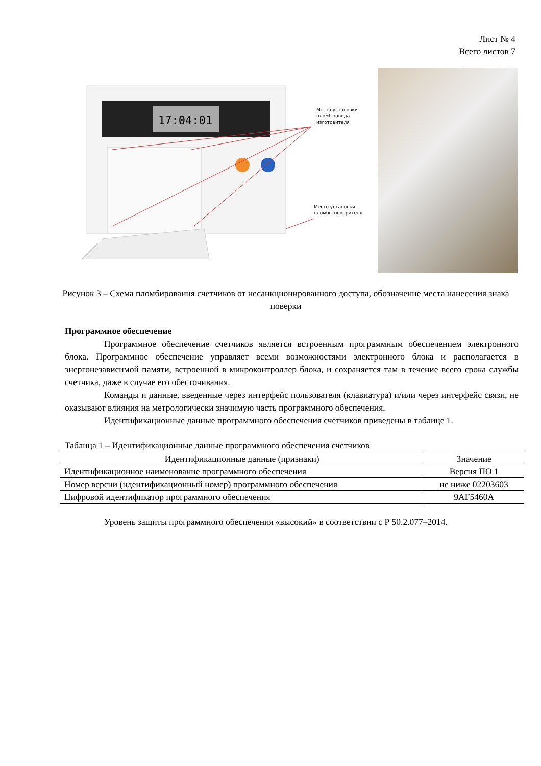Лист № 4
Всего листов 7
17:04:01
Места установки
пломб завода
изготовителя
Место установки
пломбы поверителя
Рисунок 3 – Схема пломбирования счетчиков от несанкционированного доступа, обозначение места нанесения знака поверки
Программное обеспечение
Программное обеспечение счетчиков является встроенным программным обеспечением электронного блока. Программное обеспечение управляет всеми возможностями электронного блока и располагается в энергонезависимой памяти, встроенной в микроконтроллер блока, и сохраняется там в течение всего срока службы счетчика, даже в случае его обесточивания.
Команды и данные, введенные через интерфейс пользователя (клавиатура) и/или через интерфейс связи, не оказывают влияния на метрологически значимую часть программного обеспечения.
Идентификационные данные программного обеспечения счетчиков приведены в таблице 1.
Таблица 1 – Идентификационные данные программного обеспечения счетчиков
| Идентификационные данные (признаки) | Значение |
| --- | --- |
| Идентификационное наименование программного обеспечения | Версия ПО 1 |
| Номер версии (идентификационный номер) программного обеспечения | не ниже 02203603 |
| Цифровой идентификатор программного обеспечения | 9AF5460A |
Уровень защиты программного обеспечения «высокий» в соответствии с Р 50.2.077–2014.